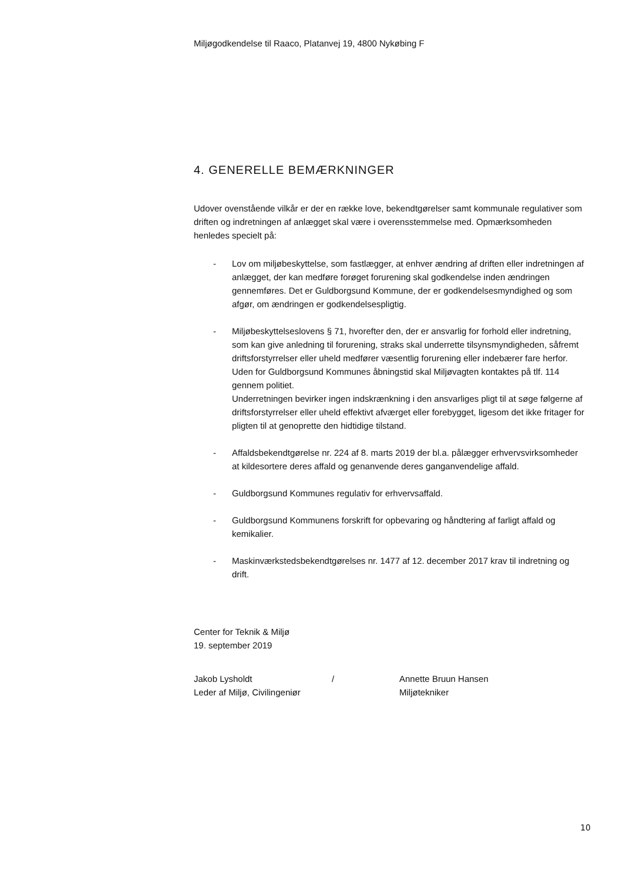Miljøgodkendelse til Raaco, Platanvej 19, 4800 Nykøbing F
4. GENERELLE BEMÆRKNINGER
Udover ovenstående vilkår er der en række love, bekendtgørelser samt kommunale regulativer som driften og indretningen af anlægget skal være i overensstemmelse med. Opmærksomheden henledes specielt på:
- Lov om miljøbeskyttelse, som fastlægger, at enhver ændring af driften eller indretningen af anlægget, der kan medføre forøget forurening skal godkendelse inden ændringen gennemføres. Det er Guldborgsund Kommune, der er godkendelsesmyndighed og som afgør, om ændringen er godkendelsespligtig.
- Miljøbeskyttelseslovens § 71, hvorefter den, der er ansvarlig for forhold eller indretning, som kan give anledning til forurening, straks skal underrette tilsynsmyndigheden, såfremt driftsforstyrrelser eller uheld medfører væsentlig forurening eller indebærer fare herfor.
Uden for Guldborgsund Kommunes åbningstid skal Miljøvagten kontaktes på tlf. 114 gennem politiet.
Underretningen bevirker ingen indskrænkning i den ansvarliges pligt til at søge følgerne af driftsforstyrrelser eller uheld effektivt afværget eller forebygget, ligesom det ikke fritager for pligten til at genoprette den hidtidige tilstand.
- Affaldsbekendtgørelse nr. 224 af 8. marts 2019 der bl.a. pålægger erhvervsvirksomheder at kildesortere deres affald og genanvende deres ganganvendelige affald.
- Guldborgsund Kommunes regulativ for erhvervsaffald.
- Guldborgsund Kommunens forskrift for opbevaring og håndtering af farligt affald og kemikalier.
- Maskinværkstedsbekendtgørelses nr. 1477 af 12. december 2017 krav til indretning og drift.
Center for Teknik & Miljø
19. september 2019
Jakob Lysholdt
Leder af Miljø, Civilingeniør
/ Annette Bruun Hansen
Miljøtekniker
10